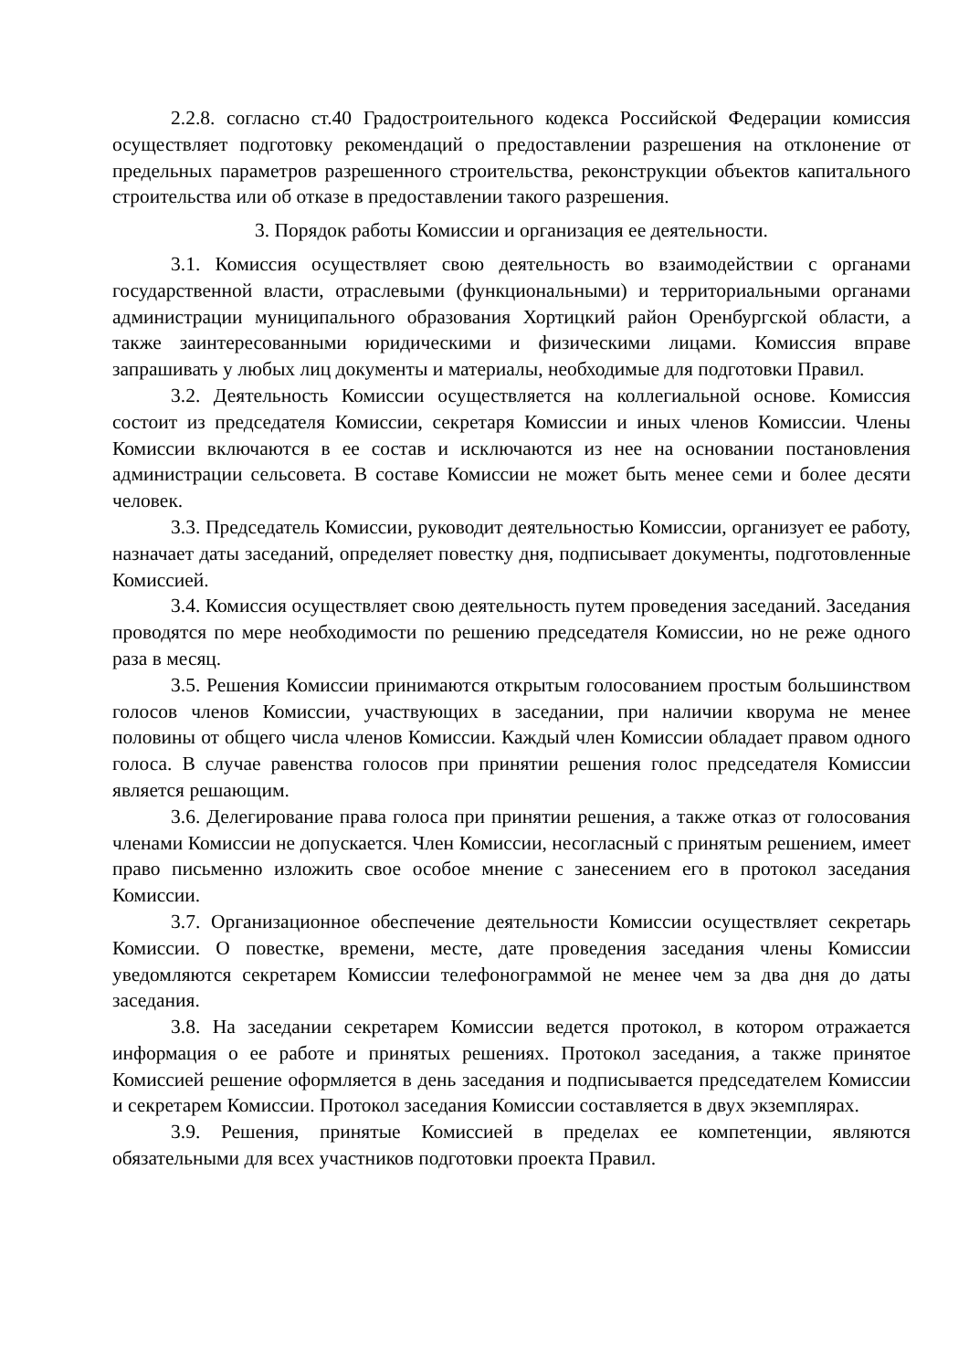2.2.8. согласно ст.40 Градостроительного кодекса Российской Федерации комиссия осуществляет подготовку рекомендаций о предоставлении разрешения на отклонение от предельных параметров разрешенного строительства, реконструкции объектов капитального строительства или об отказе в предоставлении такого разрешения.
3. Порядок работы Комиссии и организация ее деятельности.
3.1. Комиссия осуществляет свою деятельность во взаимодействии с органами государственной власти, отраслевыми (функциональными) и территориальными органами администрации муниципального образования Хортицкий район Оренбургской области, а также заинтересованными юридическими и физическими лицами. Комиссия вправе запрашивать у любых лиц документы и материалы, необходимые для подготовки Правил.
3.2. Деятельность Комиссии осуществляется на коллегиальной основе. Комиссия состоит из председателя Комиссии, секретаря Комиссии и иных членов Комиссии. Члены Комиссии включаются в ее состав и исключаются из нее на основании постановления администрации сельсовета. В составе Комиссии не может быть менее семи и более десяти человек.
3.3. Председатель Комиссии, руководит деятельностью Комиссии, организует ее работу, назначает даты заседаний, определяет повестку дня, подписывает документы, подготовленные Комиссией.
3.4. Комиссия осуществляет свою деятельность путем проведения заседаний. Заседания проводятся по мере необходимости по решению председателя Комиссии, но не реже одного раза в месяц.
3.5. Решения Комиссии принимаются открытым голосованием простым большинством голосов членов Комиссии, участвующих в заседании, при наличии кворума не менее половины от общего числа членов Комиссии. Каждый член Комиссии обладает правом одного голоса. В случае равенства голосов при принятии решения голос председателя Комиссии является решающим.
3.6. Делегирование права голоса при принятии решения, а также отказ от голосования членами Комиссии не допускается. Член Комиссии, несогласный с принятым решением, имеет право письменно изложить свое особое мнение с занесением его в протокол заседания Комиссии.
3.7. Организационное обеспечение деятельности Комиссии осуществляет секретарь Комиссии. О повестке, времени, месте, дате проведения заседания члены Комиссии уведомляются секретарем Комиссии телефонограммой не менее чем за два дня до даты заседания.
3.8. На заседании секретарем Комиссии ведется протокол, в котором отражается информация о ее работе и принятых решениях. Протокол заседания, а также принятое Комиссией решение оформляется в день заседания и подписывается председателем Комиссии и секретарем Комиссии. Протокол заседания Комиссии составляется в двух экземплярах.
3.9. Решения, принятые Комиссией в пределах ее компетенции, являются обязательными для всех участников подготовки проекта Правил.